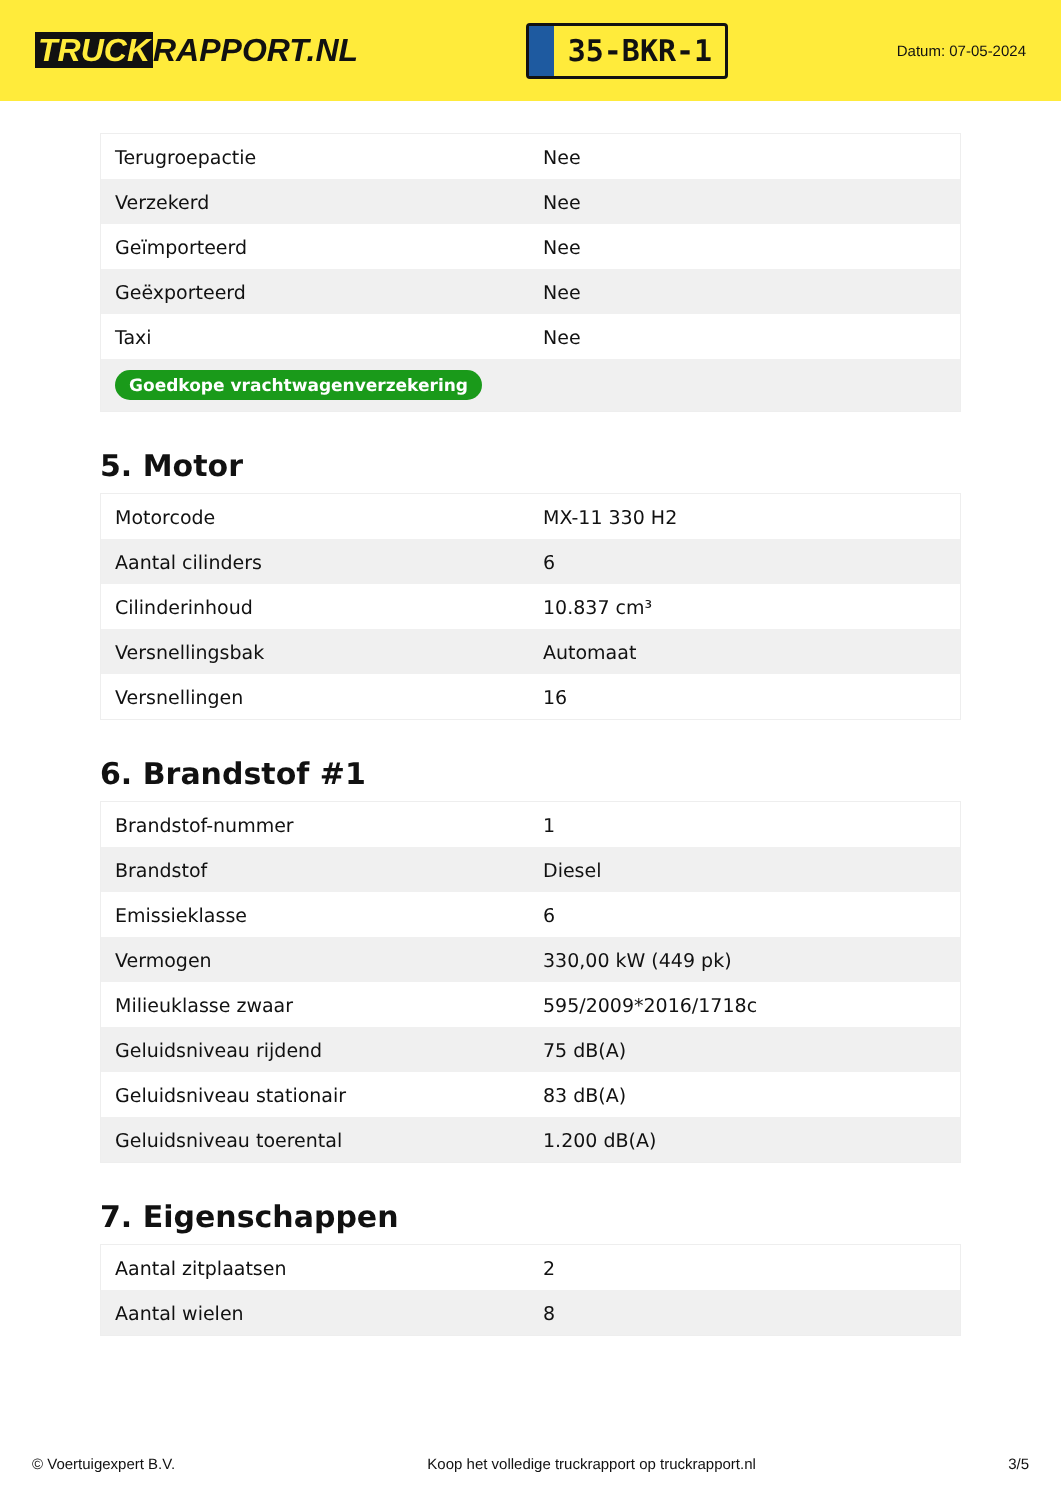TRUCK RAPPORT.NL
35-BKR-1
Datum: 07-05-2024
| Terugroepactie | Nee |
| Verzekerd | Nee |
| Geïmporteerd | Nee |
| Geëxporteerd | Nee |
| Taxi | Nee |
| Goedkope vrachtwagenverzekering | |
5. Motor
| Motorcode | MX-11 330 H2 |
| Aantal cilinders | 6 |
| Cilinderinhoud | 10.837 cm³ |
| Versnellingsbak | Automaat |
| Versnellingen | 16 |
6. Brandstof #1
| Brandstof-nummer | 1 |
| Brandstof | Diesel |
| Emissieklasse | 6 |
| Vermogen | 330,00 kW (449 pk) |
| Milieuklasse zwaar | 595/2009*2016/1718c |
| Geluidsniveau rijdend | 75 dB(A) |
| Geluidsniveau stationair | 83 dB(A) |
| Geluidsniveau toerental | 1.200 dB(A) |
7. Eigenschappen
| Aantal zitplaatsen | 2 |
| Aantal wielen | 8 |
© Voertuigexpert B.V. Koop het volledige truckrapport op truckrapport.nl 3/5